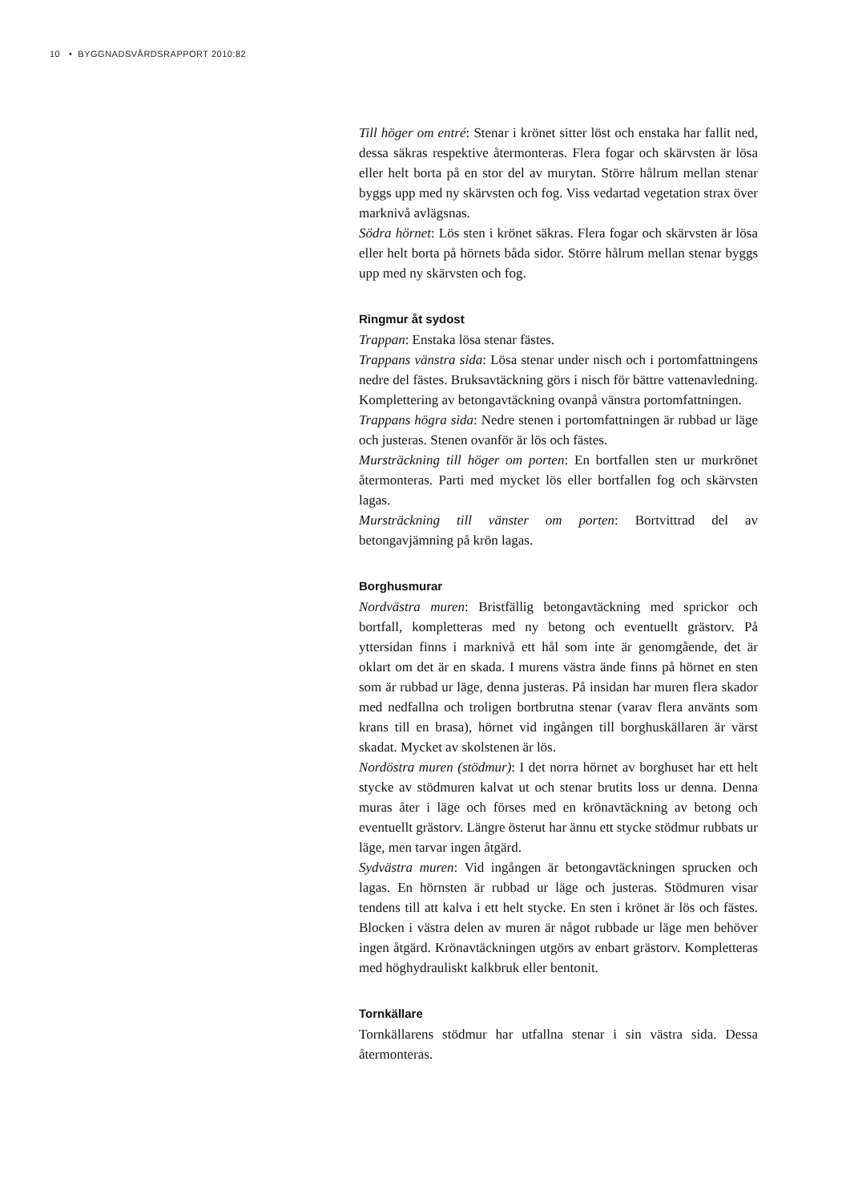10 • BYGGNADSVÅRDSRAPPORT 2010:82
Till höger om entré: Stenar i krönet sitter löst och enstaka har fallit ned, dessa säkras respektive återmonteras. Flera fogar och skärvsten är lösa eller helt borta på en stor del av murytan. Större hålrum mellan stenar byggs upp med ny skärvsten och fog. Viss vedartad vegetation strax över marknivå avlägsnas.
Södra hörnet: Lös sten i krönet säkras. Flera fogar och skärvsten är lösa eller helt borta på hörnets båda sidor. Större hålrum mellan stenar byggs upp med ny skärvsten och fog.
Ringmur åt sydost
Trappan: Enstaka lösa stenar fästes.
Trappans vänstra sida: Lösa stenar under nisch och i portomfattningens nedre del fästes. Bruksavtäckning görs i nisch för bättre vattenavledning. Komplettering av betongavtäckning ovanpå vänstra portomfattningen.
Trappans högra sida: Nedre stenen i portomfattningen är rubbad ur läge och justeras. Stenen ovanför är lös och fästes.
Mursträckning till höger om porten: En bortfallen sten ur murkrönet återmonteras. Parti med mycket lös eller bortfallen fog och skärvsten lagas.
Mursträckning till vänster om porten: Bortvittrad del av betongavjämning på krön lagas.
Borghusmurar
Nordvästra muren: Bristfällig betongavtäckning med sprickor och bortfall, kompletteras med ny betong och eventuellt grästorv. På yttersidan finns i marknivå ett hål som inte är genomgående, det är oklart om det är en skada. I murens västra ände finns på hörnet en sten som är rubbad ur läge, denna justeras. På insidan har muren flera skador med nedfallna och troligen bortbrutna stenar (varav flera använts som krans till en brasa), hörnet vid ingången till borghuskällaren är värst skadat. Mycket av skolstenen är lös.
Nordöstra muren (stödmur): I det norra hörnet av borghuset har ett helt stycke av stödmuren kalvat ut och stenar brutits loss ur denna. Denna muras åter i läge och förses med en krönavtäckning av betong och eventuellt grästorv. Längre österut har ännu ett stycke stödmur rubbats ur läge, men tarvar ingen åtgärd.
Sydvästra muren: Vid ingången är betongavtäckningen sprucken och lagas. En hörnsten är rubbad ur läge och justeras. Stödmuren visar tendens till att kalva i ett helt stycke. En sten i krönet är lös och fästes. Blocken i västra delen av muren är något rubbade ur läge men behöver ingen åtgärd. Krönavtäckningen utgörs av enbart grästorv. Kompletteras med höghydrauliskt kalkbruk eller bentonit.
Tornkällare
Tornkällarens stödmur har utfallna stenar i sin västra sida. Dessa återmonteras.